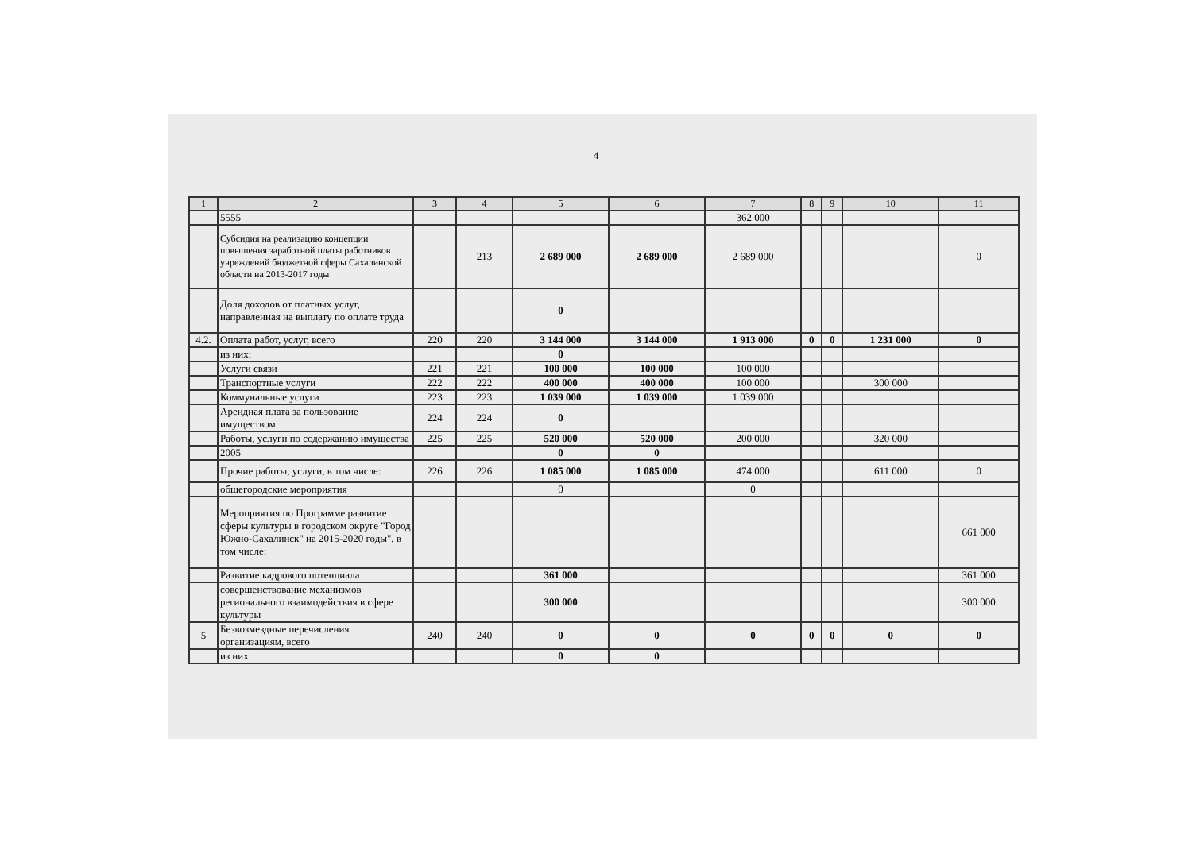4
| 1 | 2 | 3 | 4 | 5 | 6 | 7 | 8 | 9 | 10 | 11 |
| --- | --- | --- | --- | --- | --- | --- | --- | --- | --- | --- |
| | 5555 | | | | | 362 000 | | | | |
| | Субсидия на реализацию концепции повышения заработной платы работников учреждений бюджетной сферы Сахалинской области на 2013-2017 годы | | 213 | 2 689 000 | 2 689 000 | 2 689 000 | | | | 0 |
| | Доля доходов от платных услуг, направленная на выплату по оплате труда | | | 0 | | | | | | |
| 4.2. | Оплата работ, услуг, всего | 220 | 220 | 3 144 000 | 3 144 000 | 1 913 000 | 0 | 0 | 1 231 000 | 0 |
| | из них: | | | 0 | | | | | | |
| | Услуги связи | 221 | 221 | 100 000 | 100 000 | 100 000 | | | | |
| | Транспортные услуги | 222 | 222 | 400 000 | 400 000 | 100 000 | | | 300 000 | |
| | Коммунальные услуги | 223 | 223 | 1 039 000 | 1 039 000 | 1 039 000 | | | | |
| | Арендная плата за пользование имуществом | 224 | 224 | 0 | | | | | | |
| | Работы, услуги по содержанию имущества | 225 | 225 | 520 000 | 520 000 | 200 000 | | | 320 000 | |
| | 2005 | | | 0 | 0 | | | | | |
| | Прочие работы, услуги, в том числе: | 226 | 226 | 1 085 000 | 1 085 000 | 474 000 | | | 611 000 | 0 |
| | общегородские мероприятия | | | 0 | | 0 | | | | |
| | Мероприятия по Программе развитие сферы культуры в городском округе "Город Южно-Сахалинск" на 2015-2020 годы", в том числе: | | | | | | | | | 661 000 |
| | Развитие кадрового потенциала | | | 361 000 | | | | | | 361 000 |
| | совершенствование механизмов регионального взаимодействия в сфере культуры | | | 300 000 | | | | | | 300 000 |
| 5 | Безвозмездные перечисления организациям, всего | 240 | 240 | 0 | 0 | 0 | 0 | 0 | 0 | 0 |
| | из них: | | | 0 | 0 | | | | | |